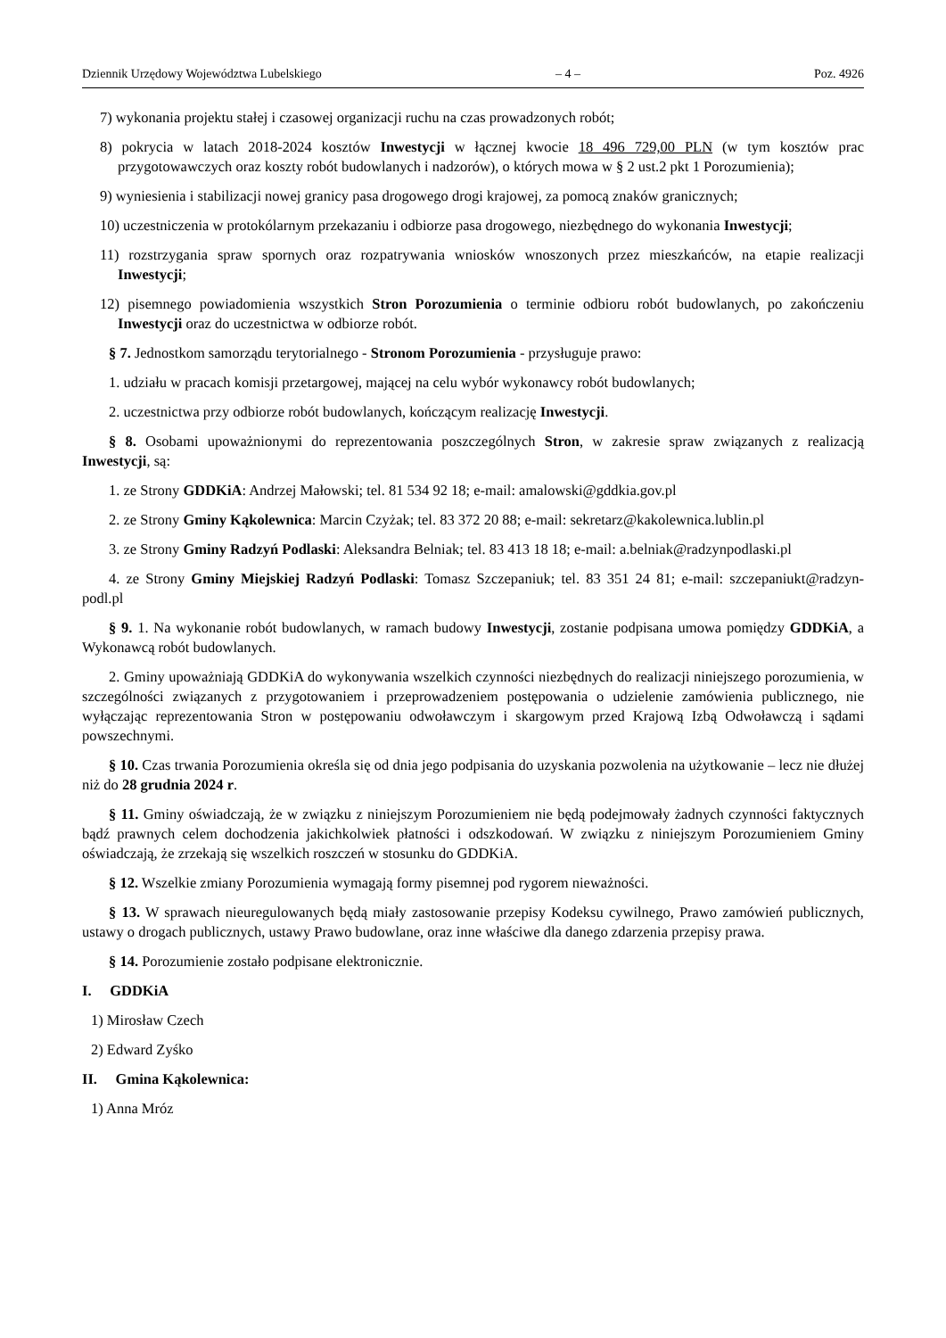Dziennik Urzędowy Województwa Lubelskiego – 4 – Poz. 4926
7) wykonania projektu stałej i czasowej organizacji ruchu na czas prowadzonych robót;
8) pokrycia w latach 2018-2024 kosztów Inwestycji w łącznej kwocie 18 496 729,00 PLN (w tym kosztów prac przygotowawczych oraz koszty robót budowlanych i nadzorów), o których mowa w § 2 ust.2 pkt 1 Porozumienia);
9) wyniesienia i stabilizacji nowej granicy pasa drogowego drogi krajowej, za pomocą znaków granicznych;
10) uczestniczenia w protokólarnym przekazaniu i odbiorze pasa drogowego, niezbędnego do wykonania Inwestycji;
11) rozstrzygania spraw spornych oraz rozpatrywania wniosków wnoszonych przez mieszkańców, na etapie realizacji Inwestycji;
12) pisemnego powiadomienia wszystkich Stron Porozumienia o terminie odbioru robót budowlanych, po zakończeniu Inwestycji oraz do uczestnictwa w odbiorze robót.
§ 7. Jednostkom samorządu terytorialnego - Stronom Porozumienia - przysługuje prawo:
1. udziału w pracach komisji przetargowej, mającej na celu wybór wykonawcy robót budowlanych;
2. uczestnictwa przy odbiorze robót budowlanych, kończącym realizację Inwestycji.
§ 8. Osobami upoważnionymi do reprezentowania poszczególnych Stron, w zakresie spraw związanych z realizacją Inwestycji, są:
1. ze Strony GDDKiA: Andrzej Małowski; tel. 81 534 92 18; e-mail: amalowski@gddkia.gov.pl
2. ze Strony Gminy Kąkolewnica: Marcin Czyżak; tel. 83 372 20 88; e-mail: sekretarz@kakolewnica.lublin.pl
3. ze Strony Gminy Radzyń Podlaski: Aleksandra Belniak; tel. 83 413 18 18; e-mail: a.belniak@radzynpodlaski.pl
4. ze Strony Gminy Miejskiej Radzyń Podlaski: Tomasz Szczepaniuk; tel. 83 351 24 81; e-mail: szczepaniukt@radzyn-podl.pl
§ 9. 1. Na wykonanie robót budowlanych, w ramach budowy Inwestycji, zostanie podpisana umowa pomiędzy GDDKiA, a Wykonawcą robót budowlanych.
2. Gminy upoważniają GDDKiA do wykonywania wszelkich czynności niezbędnych do realizacji niniejszego porozumienia, w szczególności związanych z przygotowaniem i przeprowadzeniem postępowania o udzielenie zamówienia publicznego, nie wyłączając reprezentowania Stron w postępowaniu odwoławczym i skargowym przed Krajową Izbą Odwoławczą i sądami powszechnymi.
§ 10. Czas trwania Porozumienia określa się od dnia jego podpisania do uzyskania pozwolenia na użytkowanie – lecz nie dłużej niż do 28 grudnia 2024 r.
§ 11. Gminy oświadczają, że w związku z niniejszym Porozumieniem nie będą podejmowały żadnych czynności faktycznych bądź prawnych celem dochodzenia jakichkolwiek płatności i odszkodowań. W związku z niniejszym Porozumieniem Gminy oświadczają, że zrzekają się wszelkich roszczeń w stosunku do GDDKiA.
§ 12. Wszelkie zmiany Porozumienia wymagają formy pisemnej pod rygorem nieważności.
§ 13. W sprawach nieuregulowanych będą miały zastosowanie przepisy Kodeksu cywilnego, Prawo zamówień publicznych, ustawy o drogach publicznych, ustawy Prawo budowlane, oraz inne właściwe dla danego zdarzenia przepisy prawa.
§ 14. Porozumienie zostało podpisane elektronicznie.
I. GDDKiA
1) Mirosław Czech
2) Edward Zyśko
II. Gmina Kąkolewnica:
1) Anna Mróz